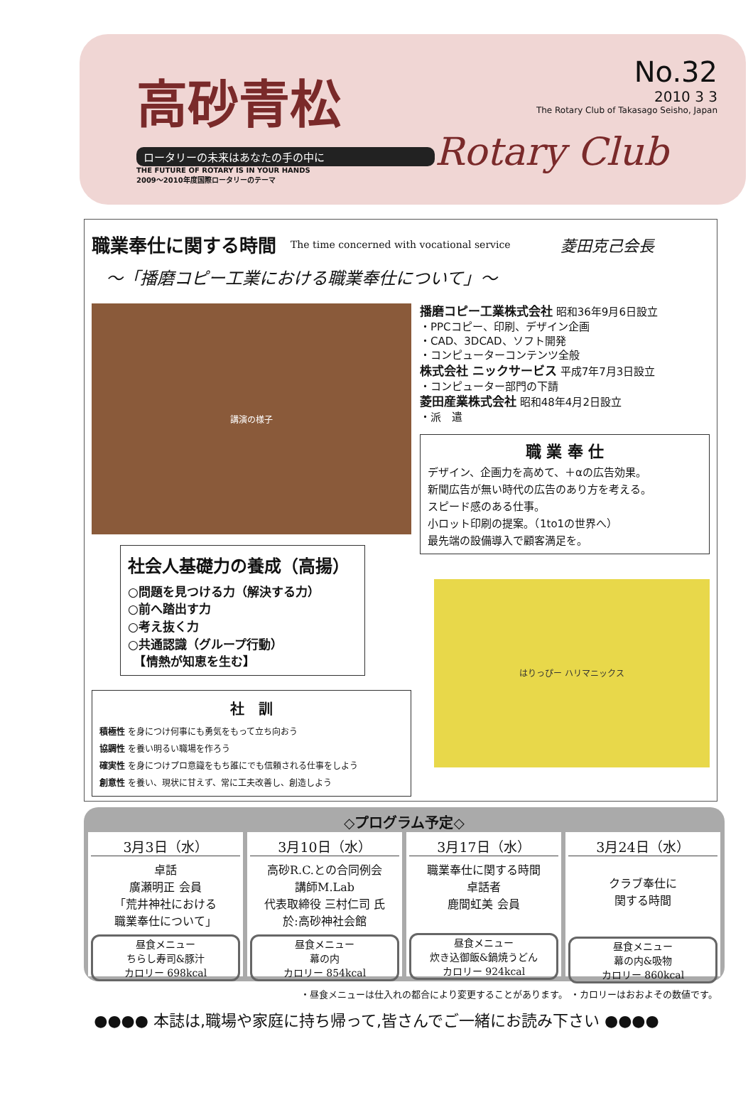高砂青松
ロータリーの未来はあなたの手の中に
THE FUTURE OF ROTARY IS IN YOUR HANDS
2009～2010年度国際ロータリーのテーマ
No.32
2010 3 3
The Rotary Club of Takasago Seisho, Japan
Rotary Club
職業奉仕に関する時間
The time concerned with vocational service 菱田克己会長
～「播磨コピー工業における職業奉仕について」～
講演の様子
社会人基礎力の養成（高揚）
○問題を見つける力（解決する力）
○前へ踏出す力
○考え抜く力
○共通認識（グループ行動）
　【情熱が知恵を生む】
社　訓
積極性 を身につけ何事にも勇気をもって立ち向おう
協調性 を養い明るい職場を作ろう
確実性 を身につけプロ意識をもち誰にでも信頼される仕事をしよう
創意性 を養い、現状に甘えず、常に工夫改善し、創造しよう
播磨コピー工業株式会社 昭和36年9月6日設立
・PPCコピー、印刷、デザイン企画
・CAD、3DCAD、ソフト開発
・コンピューターコンテンツ全般
株式会社 ニックサービス 平成7年7月3日設立
・コンピューター部門の下請
菱田産業株式会社 昭和48年4月2日設立
・派　遣
職 業 奉 仕
デザイン、企画力を高めて、＋αの広告効果。
新聞広告が無い時代の広告のあり方を考える。
スピード感のある仕事。
小ロット印刷の提案。（1to1の世界へ）
最先端の設備導入で顧客満足を。
はりっぴー ハリマニックス
◇プログラム予定◇
3月3日（水）
卓話
廣瀬明正 会員
「荒井神社における
職業奉仕について」
昼食メニュー
ちらし寿司&豚汁
カロリー 698kcal
3月10日（水）
高砂R.C.との合同例会
講師M.Lab
代表取締役 三村仁司 氏
於:高砂神社会館
昼食メニュー
幕の内
カロリー 854kcal
3月17日（水）
職業奉仕に関する時間
卓話者
鹿間虹美 会員
昼食メニュー
炊き込御飯&鍋焼うどん
カロリー 924kcal
3月24日（水）
クラブ奉仕に
関する時間
昼食メニュー
幕の内&吸物
カロリー 860kcal
・昼食メニューは仕入れの都合により変更することがあります。 ・カロリーはおおよその数値です。
●●●● 本誌は,職場や家庭に持ち帰って,皆さんでご一緒にお読み下さい ●●●●